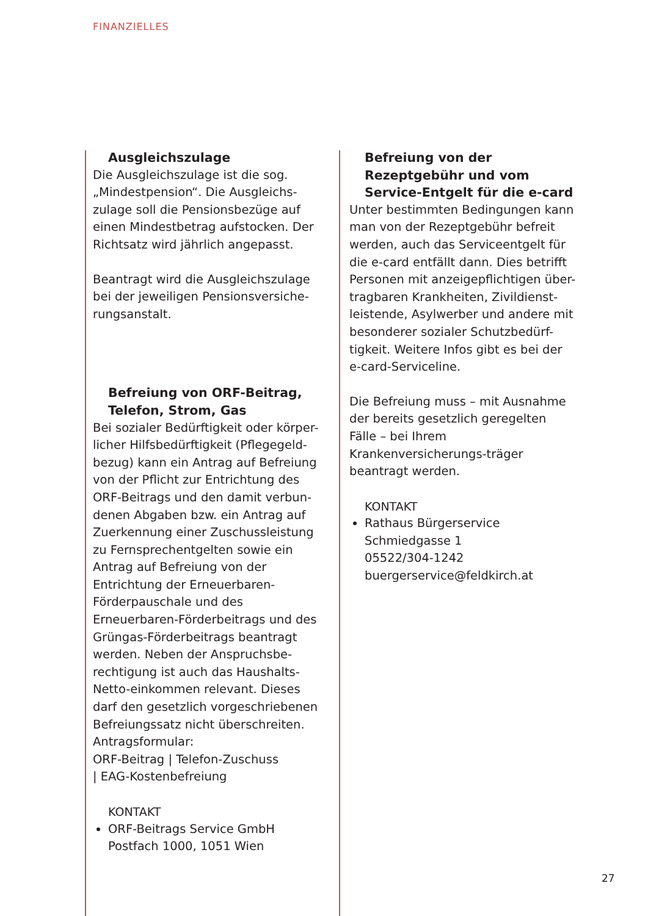FINANZIELLES
Ausgleichszulage
Die Ausgleichszulage ist die sog. „Mindestpension“. Die Ausgleichs-zulage soll die Pensionsbezüge auf einen Mindestbetrag aufstocken. Der Richtsatz wird jährlich angepasst.
Beantragt wird die Ausgleichszulage bei der jeweiligen Pensionsversiche-rungsanstalt.
Befreiung von ORF-Beitrag, Telefon, Strom, Gas
Bei sozialer Bedürftigkeit oder körper-licher Hilfsbedürftigkeit (Pflegegeld-bezug) kann ein Antrag auf Befreiung von der Pflicht zur Entrichtung des ORF-Beitrags und den damit verbun-denen Abgaben bzw. ein Antrag auf Zuerkennung einer Zuschussleistung zu Fernsprechentgelten sowie ein Antrag auf Befreiung von der Entrichtung der Erneuerbaren-Förderpauschale und des Erneuerbaren-Förderbeitrags und des Grüngas-Förderbeitrags beantragt werden. Neben der Anspruchsbe-rechtigung ist auch das Haushalts-Netto-einkommen relevant. Dieses darf den gesetzlich vorgeschriebenen Befreiungssatz nicht überschreiten. Antragsformular:
ORF-Beitrag | Telefon-Zuschuss
| EAG-Kostenbefreiung
KONTAKT
ORF-Beitrags Service GmbH
Postfach 1000, 1051 Wien
Befreiung von der Rezeptgebühr und vom Service-Entgelt für die e-card
Unter bestimmten Bedingungen kann man von der Rezeptgebühr befreit werden, auch das Serviceentgelt für die e-card entfällt dann. Dies betrifft Personen mit anzeigepflichtigen über-tragbaren Krankheiten, Zivildienst-leistende, Asylwerber und andere mit besonderer sozialer Schutzbedürf-tigkeit. Weitere Infos gibt es bei der e-card-Serviceline.
Die Befreiung muss – mit Ausnahme der bereits gesetzlich geregelten Fälle – bei Ihrem Krankenversicherungs-träger beantragt werden.
KONTAKT
Rathaus Bürgerservice
Schmiedgasse 1
05522/304-1242
buergerservice@feldkirch.at
27